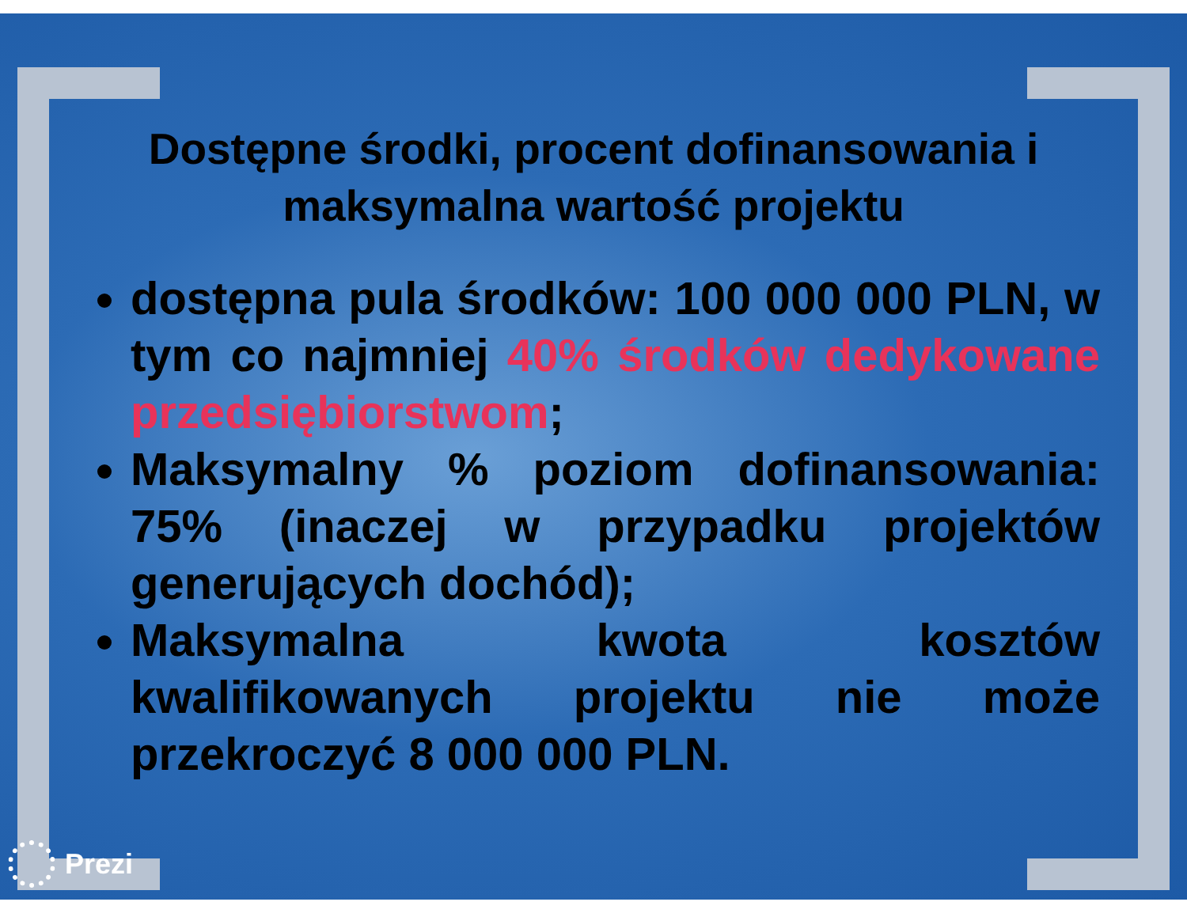Dostępne środki, procent dofinansowania i maksymalna wartość projektu
dostępna pula środków: 100 000 000 PLN, w tym co najmniej 40% środków dedykowane przedsiębiorstwom;
Maksymalny % poziom dofinansowania: 75% (inaczej w przypadku projektów generujących dochód);
Maksymalna kwota kosztów kwalifikowanych projektu nie może przekroczyć 8 000 000 PLN.
Prezi